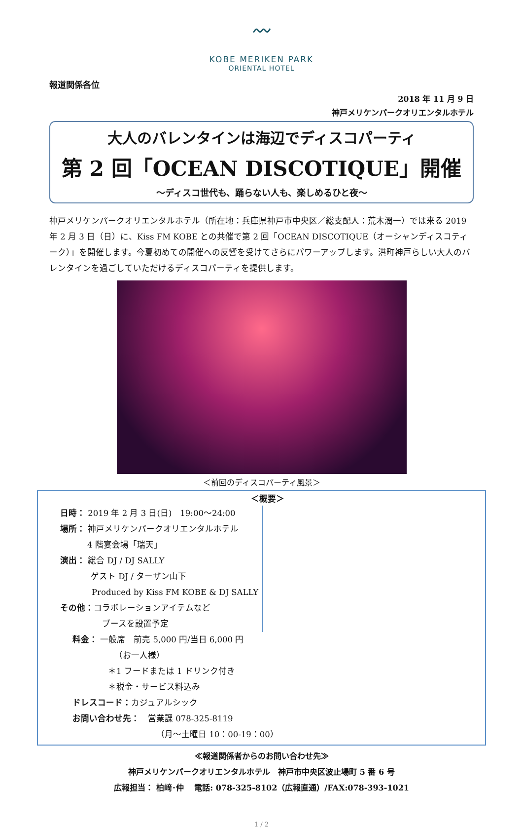〰
KOBE MERIKEN PARK
ORIENTAL HOTEL
報道関係各位
2018 年 11 月 9 日
神戸メリケンパークオリエンタルホテル
大人のバレンタインは海辺でディスコパーティ
第 2 回「OCEAN DISCOTIQUE」開催
～ディスコ世代も、踊らない人も、楽しめるひと夜～
神戸メリケンパークオリエンタルホテル（所在地：兵庫県神戸市中央区／総支配人：荒木潤一）では来る 2019 年 2 月 3 日（日）に、Kiss FM KOBE との共催で第 2 回「OCEAN DISCOTIQUE（オーシャンディスコティーク）」を開催します。今夏初めての開催への反響を受けてさらにパワーアップします。港町神戸らしい大人のバレンタインを過ごしていただけるディスコパーティを提供します。
＜前回のディスコパーティ風景＞
＜概要＞
日時： 2019 年 2 月 3 日(日)　19:00～24:00
場所： 神戸メリケンパークオリエンタルホテル
4 階宴会場「瑞天」
演出： 総合 DJ / DJ SALLY
ゲスト DJ / ターザン山下
Produced by Kiss FM KOBE & DJ SALLY
その他：コラボレーションアイテムなど
ブースを設置予定
料金： 一般席　前売 5,000 円/当日 6,000 円
（お一人様）
＊1 フードまたは 1 ドリンク付き
＊税金・サービス料込み
ドレスコード：カジュアルシック
お問い合わせ先：　営業課 078-325-8119
（月～土曜日 10：00-19：00）
≪報道関係者からのお問い合わせ先≫
神戸メリケンパークオリエンタルホテル　神戸市中央区波止場町 5 番 6 号
広報担当： 柏﨑･仲　 電話: 078-325-8102（広報直通）/FAX:078-393-1021
1 / 2